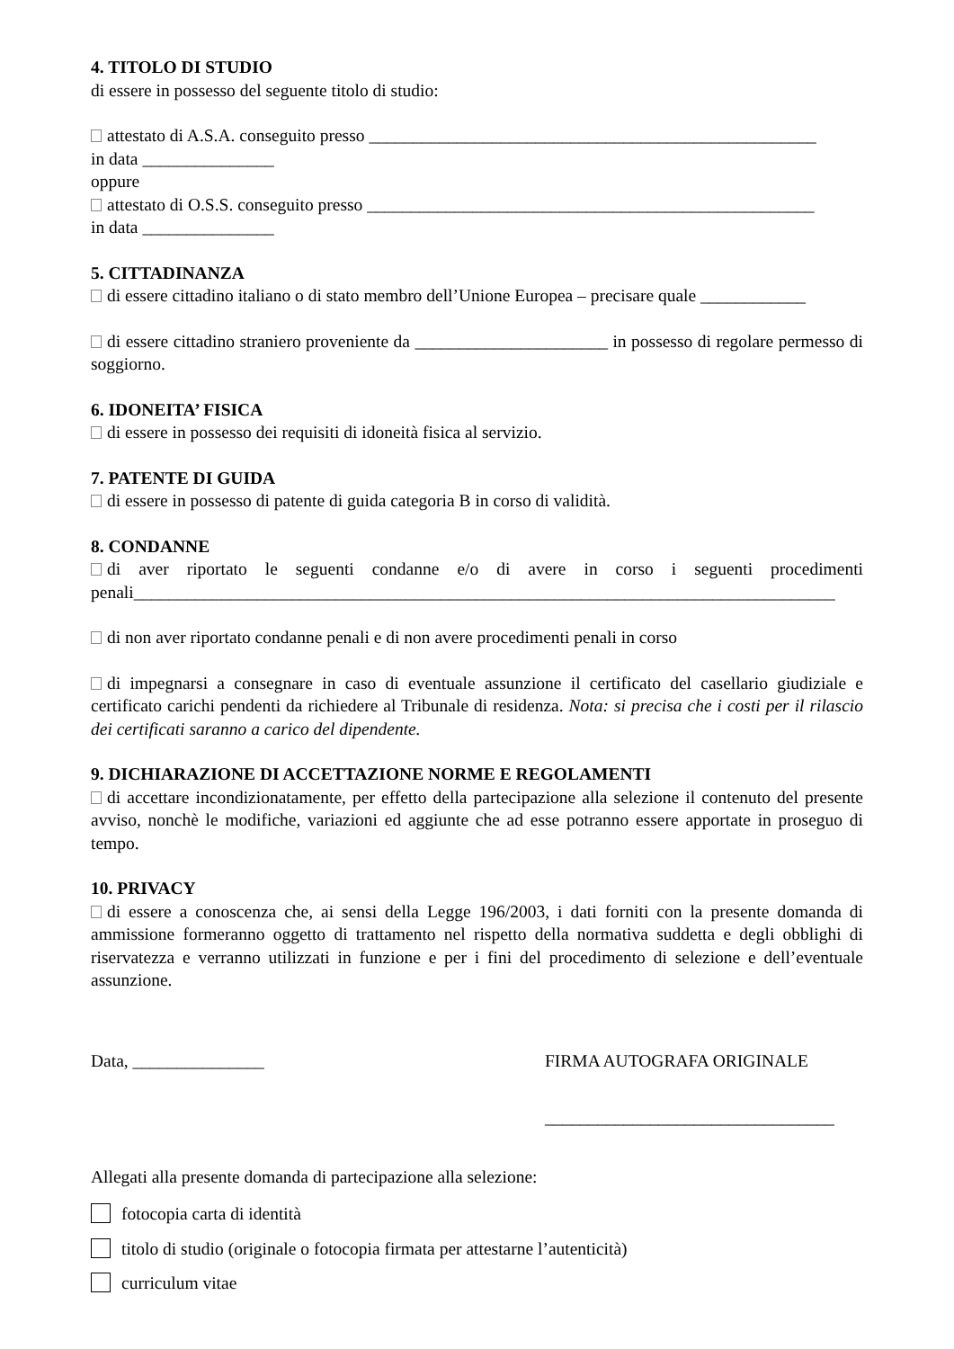4. TITOLO DI STUDIO
di essere in possesso del seguente titolo di studio:
attestato di A.S.A. conseguito presso ___________________________________________________
in data _______________
oppure
attestato di O.S.S. conseguito presso ___________________________________________________
in data _______________
5. CITTADINANZA
di essere cittadino italiano o di stato membro dell’Unione Europea – precisare quale ____________
di essere cittadino straniero proveniente da ______________________ in possesso di regolare permesso di soggiorno.
6. IDONEITA’ FISICA
di essere in possesso dei requisiti di idoneità fisica al servizio.
7. PATENTE DI GUIDA
di essere in possesso di patente di guida categoria B in corso di validità.
8. CONDANNE
di aver riportato le seguenti condanne e/o di avere in corso i seguenti procedimenti penali________________________________________________________________________________
di non aver riportato condanne penali e di non avere procedimenti penali in corso
di impegnarsi a consegnare in caso di eventuale assunzione il certificato del casellario giudiziale e certificato carichi pendenti da richiedere al Tribunale di residenza. Nota: si precisa che i costi per il rilascio dei certificati saranno a carico del dipendente.
9. DICHIARAZIONE DI ACCETTAZIONE NORME E REGOLAMENTI
di accettare incondizionatamente, per effetto della partecipazione alla selezione il contenuto del presente avviso, nonchè le modifiche, variazioni ed aggiunte che ad esse potranno essere apportate in proseguo di tempo.
10. PRIVACY
di essere a conoscenza che, ai sensi della Legge 196/2003, i dati forniti con la presente domanda di ammissione formeranno oggetto di trattamento nel rispetto della normativa suddetta e degli obblighi di riservatezza e verranno utilizzati in funzione e per i fini del procedimento di selezione e dell’eventuale assunzione.
Data, _______________ FIRMA AUTOGRAFA ORIGINALE
_________________________________
Allegati alla presente domanda di partecipazione alla selezione:
fotocopia carta di identità
titolo di studio (originale o fotocopia firmata per attestarne l’autenticità)
curriculum vitae